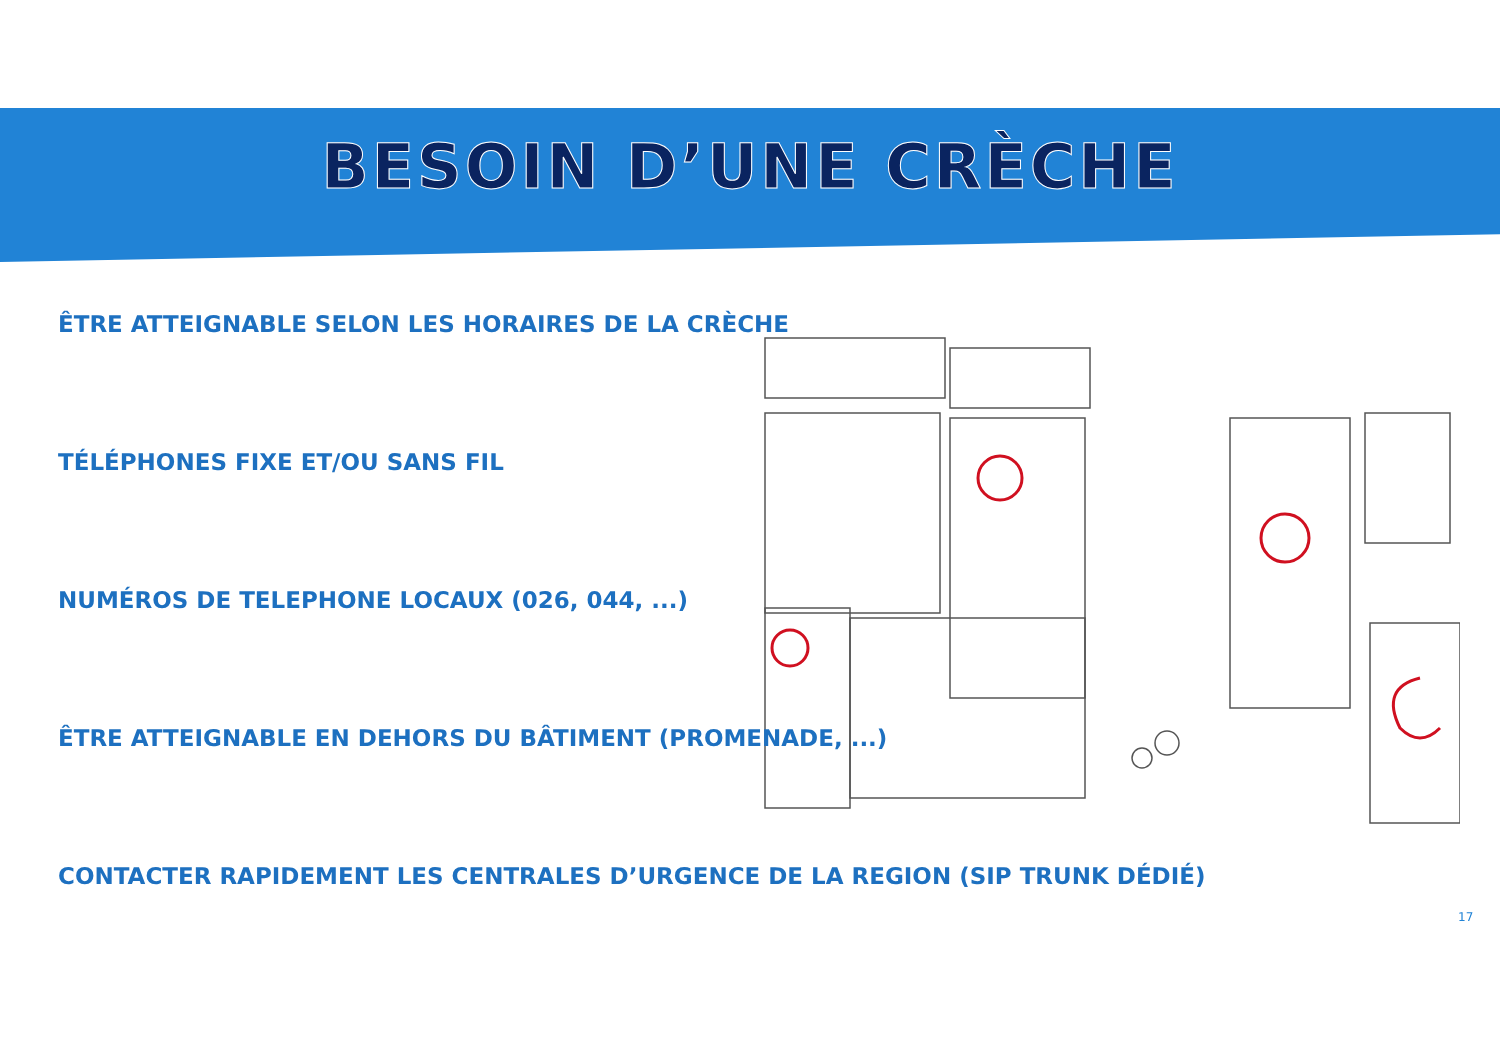BESOIN D’UNE CRÈCHE
ÊTRE ATTEIGNABLE SELON LES HORAIRES DE LA CRÈCHE
TÉLÉPHONES FIXE ET/OU SANS FIL
NUMÉROS DE TELEPHONE LOCAUX (026, 044, ...)
ÊTRE ATTEIGNABLE EN DEHORS DU BÂTIMENT (PROMENADE, ...)
CONTACTER RAPIDEMENT LES CENTRALES D’URGENCE DE LA REGION (SIP TRUNK DÉDIÉ)
17